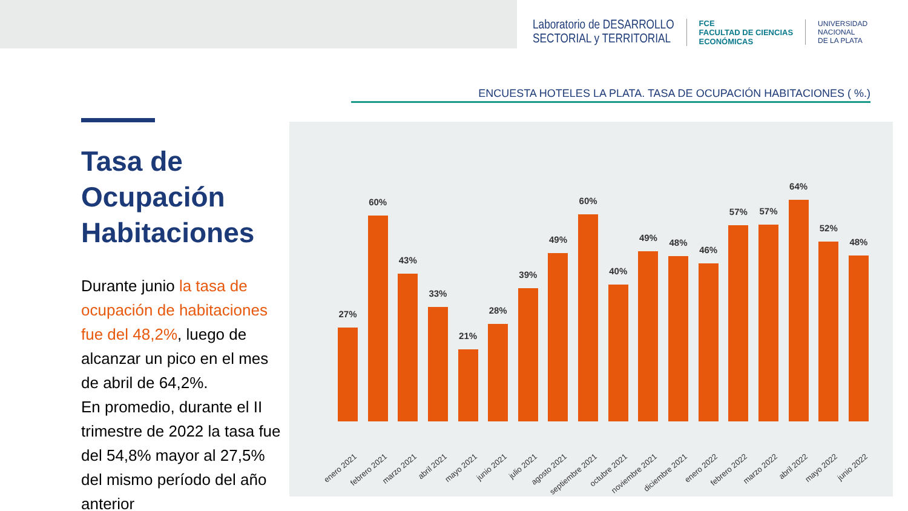Laboratorio de DESARROLLO
SECTORIAL y TERRITORIAL
FCE
FACULTAD DE CIENCIAS
ECONÓMICAS
UNIVERSIDAD
NACIONAL
DE LA PLATA
ENCUESTA HOTELES LA PLATA. TASA DE OCUPACIÓN HABITACIONES ( %.)
Tasa de Ocupación Habitaciones
Durante junio la tasa de ocupación de habitaciones fue del 48,2%, luego de alcanzar un pico en el mes de abril de 64,2%.
En promedio, durante el II trimestre de 2022 la tasa fue del 54,8% mayor al 27,5% del mismo período del año anterior
27%
60%
43%
33%
21%
28%
39%
49%
60%
40%
49%
48%
46%
57%
57%
64%
52%
48%
enero 2021 febrero 2021 marzo 2021 abril 2021 mayo 2021 junio 2021 julio 2021 agosto 2021 septiembre 2021 octubre 2021 noviembre 2021 diciembre 2021 enero 2022 febrero 2022 marzo 2022 abril 2022 mayo 2022 junio 2022